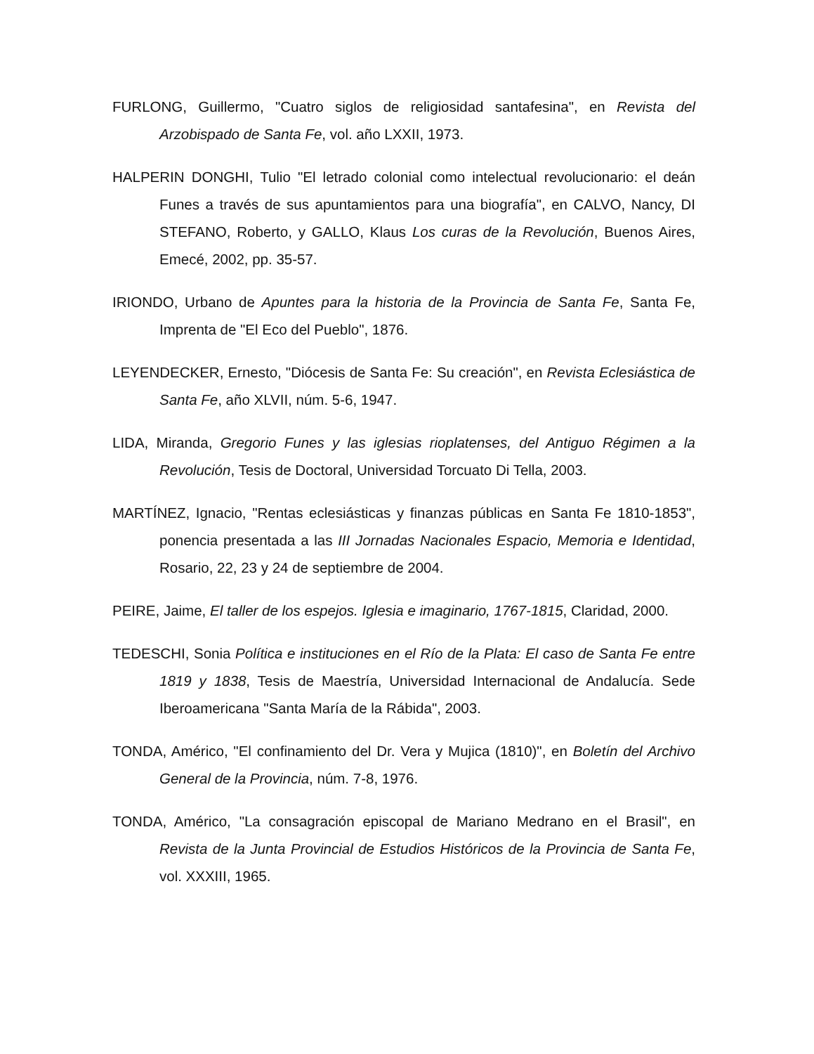FURLONG, Guillermo, "Cuatro siglos de religiosidad santafesina", en Revista del Arzobispado de Santa Fe, vol. año LXXII, 1973.
HALPERIN DONGHI, Tulio "El letrado colonial como intelectual revolucionario: el deán Funes a través de sus apuntamientos para una biografía", en CALVO, Nancy, DI STEFANO, Roberto, y GALLO, Klaus Los curas de la Revolución, Buenos Aires, Emecé, 2002, pp. 35-57.
IRIONDO, Urbano de Apuntes para la historia de la Provincia de Santa Fe, Santa Fe, Imprenta de "El Eco del Pueblo", 1876.
LEYENDECKER, Ernesto, "Diócesis de Santa Fe: Su creación", en Revista Eclesiástica de Santa Fe, año XLVII, núm. 5-6, 1947.
LIDA, Miranda, Gregorio Funes y las iglesias rioplatenses, del Antiguo Régimen a la Revolución, Tesis de Doctoral, Universidad Torcuato Di Tella, 2003.
MARTÍNEZ, Ignacio, "Rentas eclesiásticas y finanzas públicas en Santa Fe 1810-1853", ponencia presentada a las III Jornadas Nacionales Espacio, Memoria e Identidad, Rosario, 22, 23 y 24 de septiembre de 2004.
PEIRE, Jaime, El taller de los espejos. Iglesia e imaginario, 1767-1815, Claridad, 2000.
TEDESCHI, Sonia Política e instituciones en el Río de la Plata: El caso de Santa Fe entre 1819 y 1838, Tesis de Maestría, Universidad Internacional de Andalucía. Sede Iberoamericana "Santa María de la Rábida", 2003.
TONDA, Américo, "El confinamiento del Dr. Vera y Mujica (1810)", en Boletín del Archivo General de la Provincia, núm. 7-8, 1976.
TONDA, Américo, "La consagración episcopal de Mariano Medrano en el Brasil", en Revista de la Junta Provincial de Estudios Históricos de la Provincia de Santa Fe, vol. XXXIII, 1965.